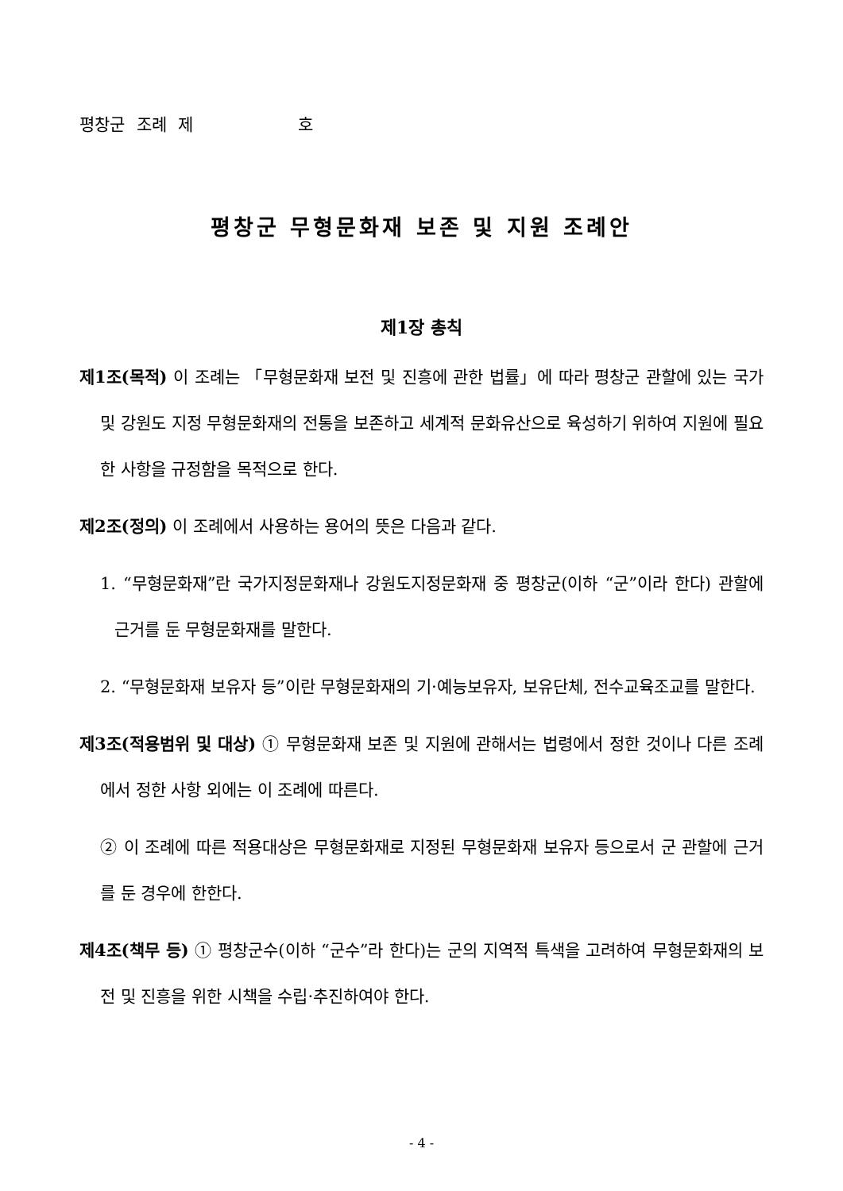평창군 조례 제 호
평창군 무형문화재 보존 및 지원 조례안
제1장 총칙
제1조(목적) 이 조례는 「무형문화재 보전 및 진흥에 관한 법률」에 따라 평창군 관할에 있는 국가 및 강원도 지정 무형문화재의 전통을 보존하고 세계적 문화유산으로 육성하기 위하여 지원에 필요한 사항을 규정함을 목적으로 한다.
제2조(정의) 이 조례에서 사용하는 용어의 뜻은 다음과 같다.
1. “무형문화재”란 국가지정문화재나 강원도지정문화재 중 평창군(이하 “군”이라 한다) 관할에 근거를 둔 무형문화재를 말한다.
2. “무형문화재 보유자 등”이란 무형문화재의 기·예능보유자, 보유단체, 전수교육조교를 말한다.
제3조(적용범위 및 대상) ① 무형문화재 보존 및 지원에 관해서는 법령에서 정한 것이나 다른 조례에서 정한 사항 외에는 이 조례에 따른다.
② 이 조례에 따른 적용대상은 무형문화재로 지정된 무형문화재 보유자 등으로서 군 관할에 근거를 둔 경우에 한한다.
제4조(책무 등) ① 평창군수(이하 “군수”라 한다)는 군의 지역적 특색을 고려하여 무형문화재의 보전 및 진흥을 위한 시책을 수립·추진하여야 한다.
- 4 -